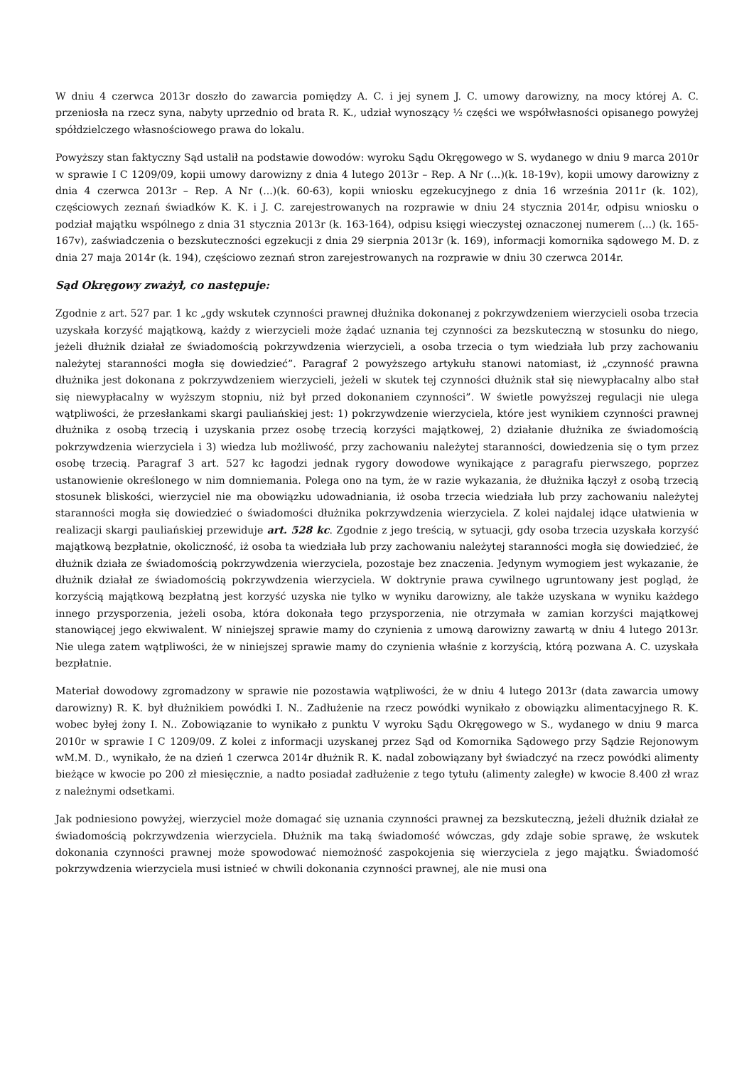W dniu 4 czerwca 2013r doszło do zawarcia pomiędzy A. C. i jej synem J. C. umowy darowizny, na mocy której A. C. przeniosła na rzecz syna, nabyty uprzednio od brata R. K., udział wynoszący ½ części we współwłasności opisanego powyżej spółdzielczego własnościowego prawa do lokalu.
Powyższy stan faktyczny Sąd ustalił na podstawie dowodów: wyroku Sądu Okręgowego w S. wydanego w dniu 9 marca 2010r w sprawie I C 1209/09, kopii umowy darowizny z dnia 4 lutego 2013r – Rep. A Nr (...)(k. 18-19v), kopii umowy darowizny z dnia 4 czerwca 2013r – Rep. A Nr (...)(k. 60-63), kopii wniosku egzekucyjnego z dnia 16 września 2011r (k. 102), częściowych zeznań świadków K. K. i J. C. zarejestrowanych na rozprawie w dniu 24 stycznia 2014r, odpisu wniosku o podział majątku wspólnego z dnia 31 stycznia 2013r (k. 163-164), odpisu księgi wieczystej oznaczonej numerem (...) (k. 165-167v), zaświadczenia o bezskuteczności egzekucji z dnia 29 sierpnia 2013r (k. 169), informacji komornika sądowego M. D. z dnia 27 maja 2014r (k. 194), częściowo zeznań stron zarejestrowanych na rozprawie w dniu 30 czerwca 2014r.
Sąd Okręgowy zważył, co następuje:
Zgodnie z art. 527 par. 1 kc „gdy wskutek czynności prawnej dłużnika dokonanej z pokrzywdzeniem wierzycieli osoba trzecia uzyskała korzyść majątkową, każdy z wierzycieli może żądać uznania tej czynności za bezskuteczną w stosunku do niego, jeżeli dłużnik działał ze świadomością pokrzywdzenia wierzycieli, a osoba trzecia o tym wiedziała lub przy zachowaniu należytej staranności mogła się dowiedzieć”. Paragraf 2 powyższego artykułu stanowi natomiast, iż „czynność prawna dłużnika jest dokonana z pokrzywdzeniem wierzycieli, jeżeli w skutek tej czynności dłużnik stał się niewypłacalny albo stał się niewypłacalny w wyższym stopniu, niż był przed dokonaniem czynności”. W świetle powyższej regulacji nie ulega wątpliwości, że przesłankami skargi pauliańskiej jest: 1) pokrzywdzenie wierzyciela, które jest wynikiem czynności prawnej dłużnika z osobą trzecią i uzyskania przez osobę trzecią korzyści majątkowej, 2) działanie dłużnika ze świadomością pokrzywdzenia wierzyciela i 3) wiedza lub możliwość, przy zachowaniu należytej staranności, dowiedzenia się o tym przez osobę trzecią. Paragraf 3 art. 527 kc łagodzi jednak rygory dowodowe wynikające z paragrafu pierwszego, poprzez ustanowienie określonego w nim domniemania. Polega ono na tym, że w razie wykazania, że dłużnika łączył z osobą trzecią stosunek bliskości, wierzyciel nie ma obowiązku udowadniania, iż osoba trzecia wiedziała lub przy zachowaniu należytej staranności mogła się dowiedzieć o świadomości dłużnika pokrzywdzenia wierzyciela. Z kolei najdalej idące ułatwienia w realizacji skargi pauliańskiej przewiduje art. 528 kc. Zgodnie z jego treścią, w sytuacji, gdy osoba trzecia uzyskała korzyść majątkową bezpłatnie, okoliczność, iż osoba ta wiedziała lub przy zachowaniu należytej staranności mogła się dowiedzieć, że dłużnik działa ze świadomością pokrzywdzenia wierzyciela, pozostaje bez znaczenia. Jedynym wymogiem jest wykazanie, że dłużnik działał ze świadomością pokrzywdzenia wierzyciela. W doktrynie prawa cywilnego ugruntowany jest pogląd, że korzyścią majątkową bezpłatną jest korzyść uzyska nie tylko w wyniku darowizny, ale także uzyskana w wyniku każdego innego przysporzenia, jeżeli osoba, która dokonała tego przysporzenia, nie otrzymała w zamian korzyści majątkowej stanowiącej jego ekwiwalent. W niniejszej sprawie mamy do czynienia z umową darowizny zawartą w dniu 4 lutego 2013r. Nie ulega zatem wątpliwości, że w niniejszej sprawie mamy do czynienia właśnie z korzyścią, którą pozwana A. C. uzyskała bezpłatnie.
Materiał dowodowy zgromadzony w sprawie nie pozostawia wątpliwości, że w dniu 4 lutego 2013r (data zawarcia umowy darowizny) R. K. był dłużnikiem powódki I. N.. Zadłużenie na rzecz powódki wynikało z obowiązku alimentacyjnego R. K. wobec byłej żony I. N.. Zobowiązanie to wynikało z punktu V wyroku Sądu Okręgowego w S., wydanego w dniu 9 marca 2010r w sprawie I C 1209/09. Z kolei z informacji uzyskanej przez Sąd od Komornika Sądowego przy Sądzie Rejonowym wM.M. D., wynikało, że na dzień 1 czerwca 2014r dłużnik R. K. nadal zobowiązany był świadczyć na rzecz powódki alimenty bieżące w kwocie po 200 zł miesięcznie, a nadto posiadał zadłużenie z tego tytułu (alimenty zaległe) w kwocie 8.400 zł wraz z należnymi odsetkami.
Jak podniesiono powyżej, wierzyciel może domagać się uznania czynności prawnej za bezskuteczną, jeżeli dłużnik działał ze świadomością pokrzywdzenia wierzyciela. Dłużnik ma taką świadomość wówczas, gdy zdaje sobie sprawę, że wskutek dokonania czynności prawnej może spowodować niemożność zaspokojenia się wierzyciela z jego majątku. Świadomość pokrzywdzenia wierzyciela musi istnieć w chwili dokonania czynności prawnej, ale nie musi ona